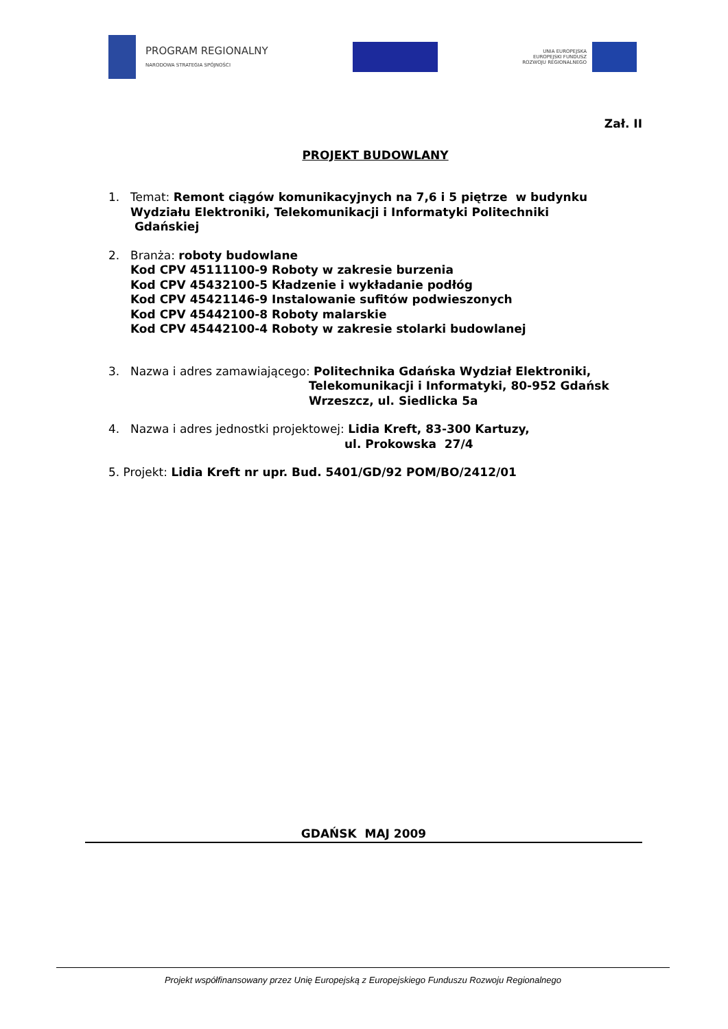PROGRAM REGIONALNY
NARODOWA STRATEGIA SPÓJNOŚCI
UNIA EUROPEJSKA
EUROPEJSKI FUNDUSZ
ROZWOJU REGIONALNEGO
Zał. II
PROJEKT BUDOWLANY
1. Temat: Remont ciągów komunikacyjnych na 7,6 i 5 piętrze w budynku Wydziału Elektroniki, Telekomunikacji i Informatyki Politechniki
Gdańskiej
2. Branża: roboty budowlane
Kod CPV 45111100-9 Roboty w zakresie burzenia
Kod CPV 45432100-5 Kładzenie i wykładanie podłóg
Kod CPV 45421146-9 Instalowanie sufitów podwieszonych
Kod CPV 45442100-8 Roboty malarskie
Kod CPV 45442100-4 Roboty w zakresie stolarki budowlanej
3. Nazwa i adres zamawiającego: Politechnika Gdańska Wydział Elektroniki,
Telekomunikacji i Informatyki, 80-952 Gdańsk
Wrzeszcz, ul. Siedlicka 5a
4. Nazwa i adres jednostki projektowej: Lidia Kreft, 83-300 Kartuzy,
ul. Prokowska 27/4
5. Projekt: Lidia Kreft nr upr. Bud. 5401/GD/92 POM/BO/2412/01
GDAŃSK MAJ 2009
Projekt współfinansowany przez Unię Europejską z Europejskiego Funduszu Rozwoju Regionalnego